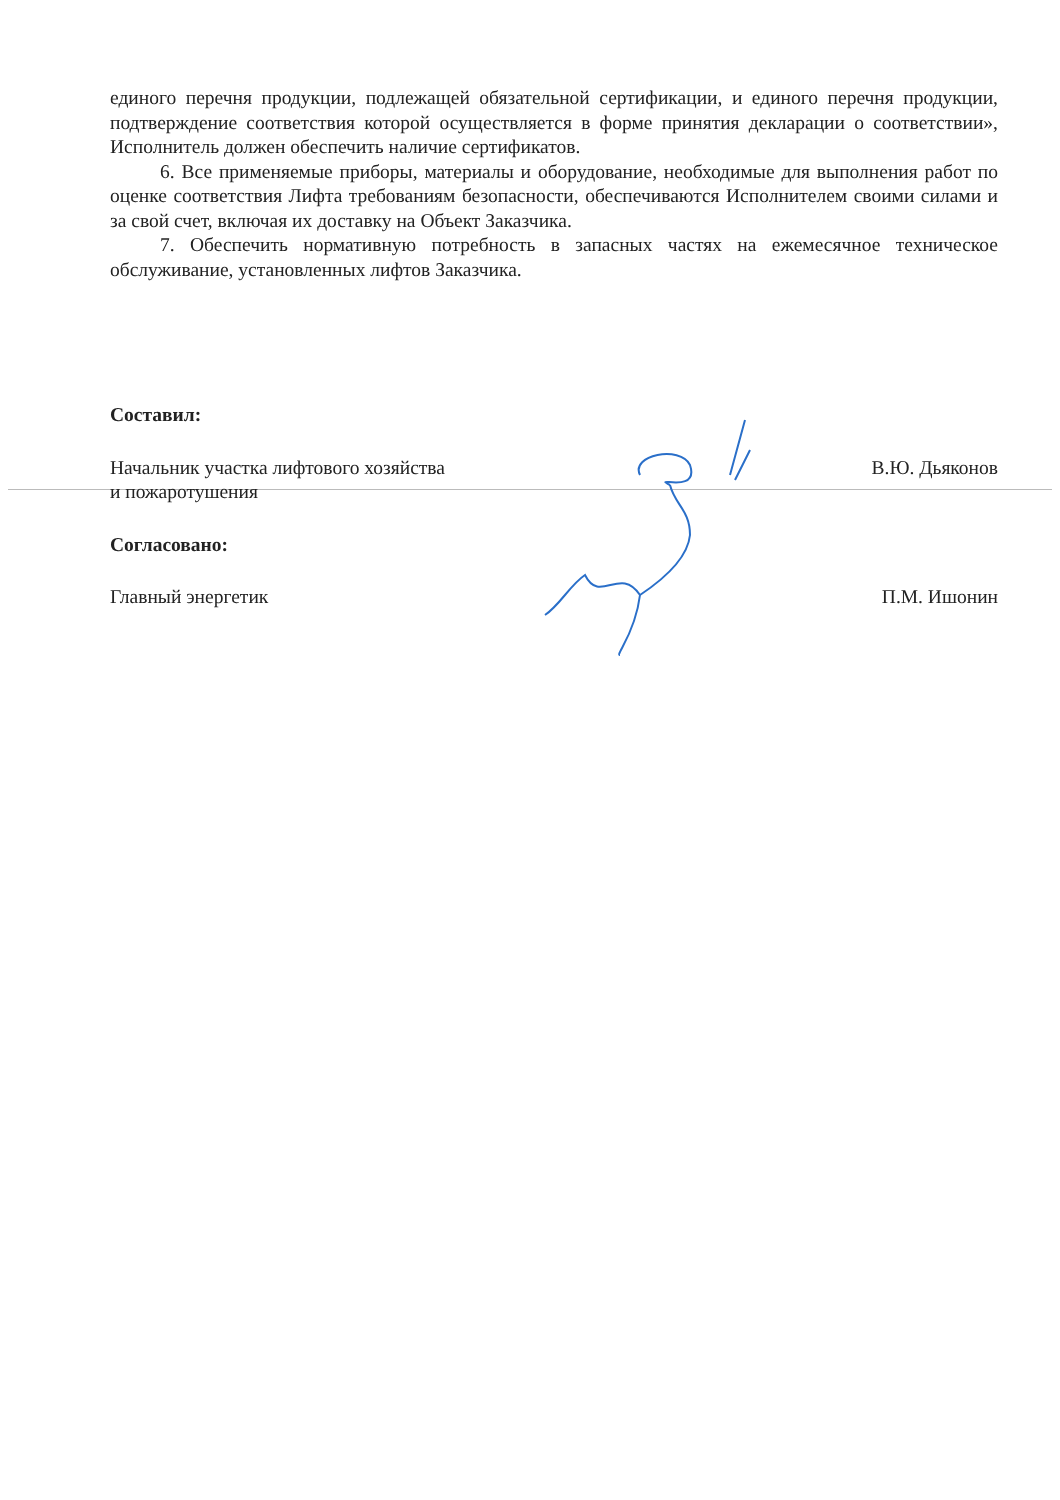единого перечня продукции, подлежащей обязательной сертификации, и единого перечня продукции, подтверждение соответствия которой осуществляется в форме принятия декларации о соответствии», Исполнитель должен обеспечить наличие сертификатов.
6. Все применяемые приборы, материалы и оборудование, необходимые для выполнения работ по оценке соответствия Лифта требованиям безопасности, обеспечиваются Исполнителем своими силами и за свой счет, включая их доставку на Объект Заказчика.
7. Обеспечить нормативную потребность в запасных частях на ежемесячное техническое обслуживание, установленных лифтов Заказчика.
Составил:
Начальник участка лифтового хозяйства
и пожаротушения В.Ю. Дьяконов
Согласовано:
Главный энергетик П.М. Ишонин